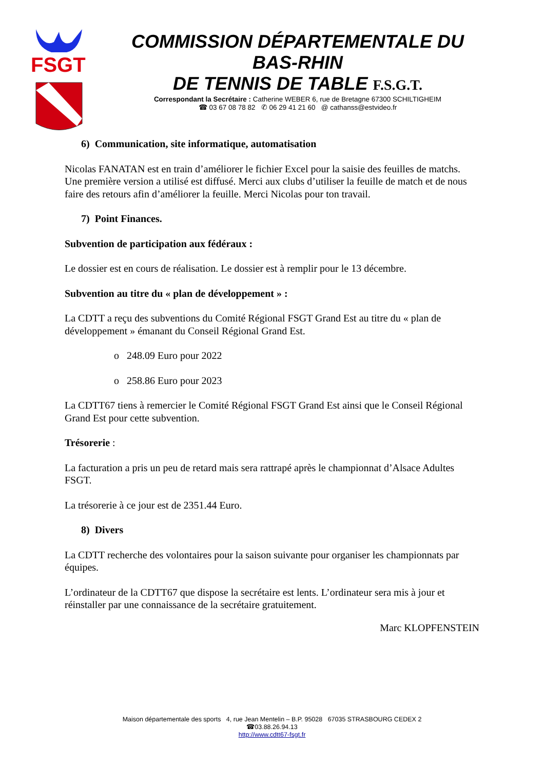FSGT
COMMISSION DÉPARTEMENTALE DU BAS-RHIN
DE TENNIS DE TABLE F.S.G.T.
Correspondant la Secrétaire : Catherine WEBER 6, rue de Bretagne 67300 SCHILTIGHEIM
☎ 03 67 08 78 82 ✆ 06 29 41 21 60 @ cathanss@estvideo.fr
6) Communication, site informatique, automatisation
Nicolas FANATAN est en train d’améliorer le fichier Excel pour la saisie des feuilles de matchs. Une première version a utilisé est diffusé. Merci aux clubs d’utiliser la feuille de match et de nous faire des retours afin d’améliorer la feuille. Merci Nicolas pour ton travail.
7) Point Finances.
Subvention de participation aux fédéraux :
Le dossier est en cours de réalisation. Le dossier est à remplir pour le 13 décembre.
Subvention au titre du « plan de développement » :
La CDTT a reçu des subventions du Comité Régional FSGT Grand Est au titre du « plan de développement » émanant du Conseil Régional Grand Est.
o 248.09 Euro pour 2022
o 258.86 Euro pour 2023
La CDTT67 tiens à remercier le Comité Régional FSGT Grand Est ainsi que le Conseil Régional Grand Est pour cette subvention.
Trésorerie :
La facturation a pris un peu de retard mais sera rattrapé après le championnat d’Alsace Adultes FSGT.
La trésorerie à ce jour est de 2351.44 Euro.
8) Divers
La CDTT recherche des volontaires pour la saison suivante pour organiser les championnats par équipes.
L’ordinateur de la CDTT67 que dispose la secrétaire est lents. L’ordinateur sera mis à jour et réinstaller par une connaissance de la secrétaire gratuitement.
Marc KLOPFENSTEIN
Maison départementale des sports 4, rue Jean Mentelin – B.P. 95028 67035 STRASBOURG CEDEX 2
☎03.88.26.94.13
http://www.cdtt67-fsgt.fr